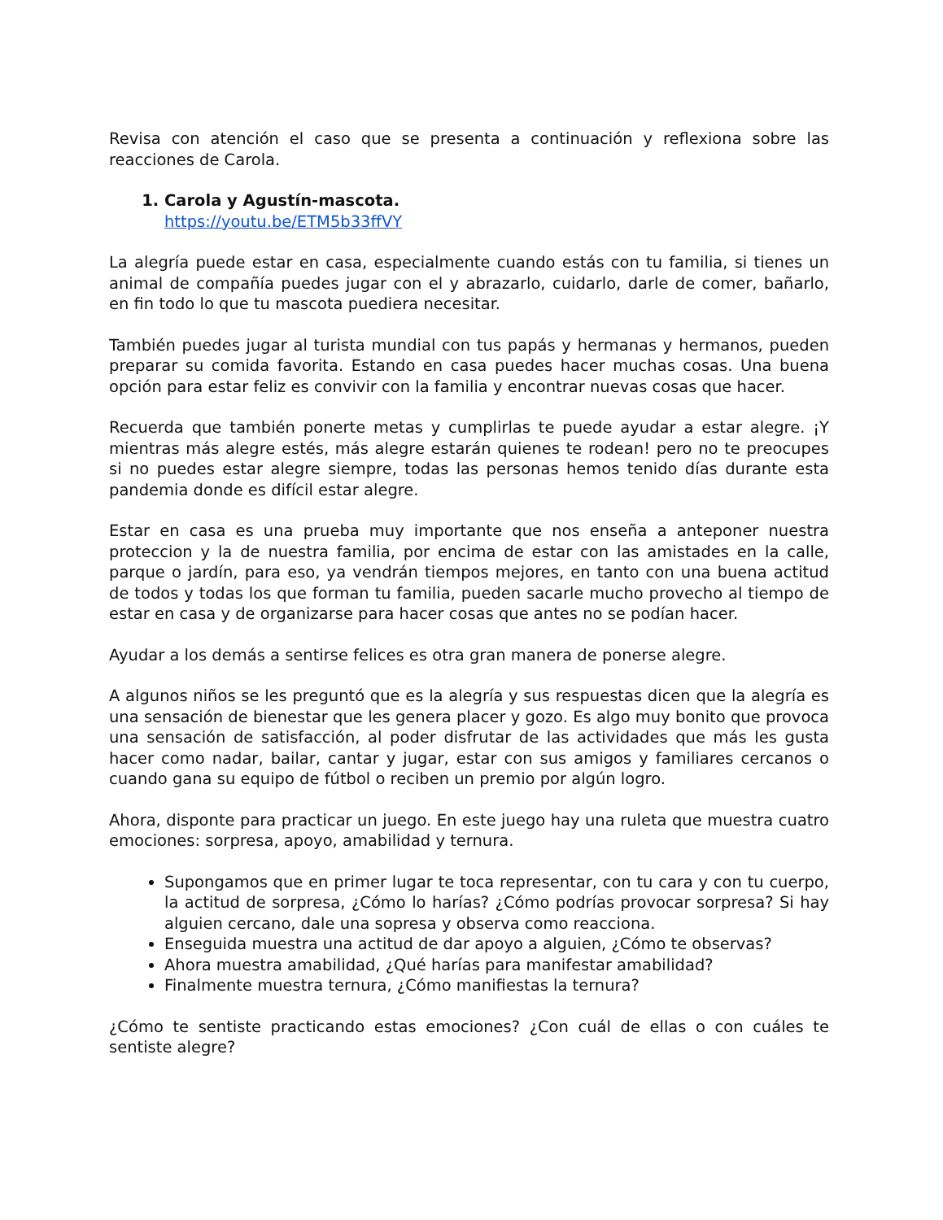Revisa con atención el caso que se presenta a continuación y reflexiona sobre las reacciones de Carola.
1. Carola y Agustín-mascota.
https://youtu.be/ETM5b33ffVY
La alegría puede estar en casa, especialmente cuando estás con tu familia, si tienes un animal de compañía puedes jugar con el y abrazarlo, cuidarlo, darle de comer, bañarlo, en fin todo lo que tu mascota puediera necesitar.
También puedes jugar al turista mundial con tus papás y hermanas y hermanos, pueden preparar su comida favorita. Estando en casa puedes hacer muchas cosas. Una buena opción para estar feliz es convivir con la familia y encontrar nuevas cosas que hacer.
Recuerda que también ponerte metas y cumplirlas te puede ayudar a estar alegre. ¡Y mientras más alegre estés, más alegre estarán quienes te rodean! pero no te preocupes si no puedes estar alegre siempre, todas las personas hemos tenido días durante esta pandemia donde es difícil estar alegre.
Estar en casa es una prueba muy importante que nos enseña a anteponer nuestra proteccion y la de nuestra familia, por encima de estar con las amistades en la calle, parque o jardín, para eso, ya vendrán tiempos mejores, en tanto con una buena actitud de todos y todas los que forman tu familia, pueden sacarle mucho provecho al tiempo de estar en casa y de organizarse para hacer cosas que antes no se podían hacer.
Ayudar a los demás a sentirse felices es otra gran manera de ponerse alegre.
A algunos niños se les preguntó que es la alegría y sus respuestas dicen que la alegría es una sensación de bienestar que les genera placer y gozo. Es algo muy bonito que provoca una sensación de satisfacción, al poder disfrutar de las actividades que más les gusta hacer como nadar, bailar, cantar y jugar, estar con sus amigos y familiares cercanos o cuando gana su equipo de fútbol o reciben un premio por algún logro.
Ahora, disponte para practicar un juego. En este juego hay una ruleta que muestra cuatro emociones: sorpresa, apoyo, amabilidad y ternura.
Supongamos que en primer lugar te toca representar, con tu cara y con tu cuerpo, la actitud de sorpresa, ¿Cómo lo harías? ¿Cómo podrías provocar sorpresa? Si hay alguien cercano, dale una sopresa y observa como reacciona.
Enseguida muestra una actitud de dar apoyo a alguien, ¿Cómo te observas?
Ahora muestra amabilidad, ¿Qué harías para manifestar amabilidad?
Finalmente muestra ternura, ¿Cómo manifiestas la ternura?
¿Cómo te sentiste practicando estas emociones? ¿Con cuál de ellas o con cuáles te sentiste alegre?